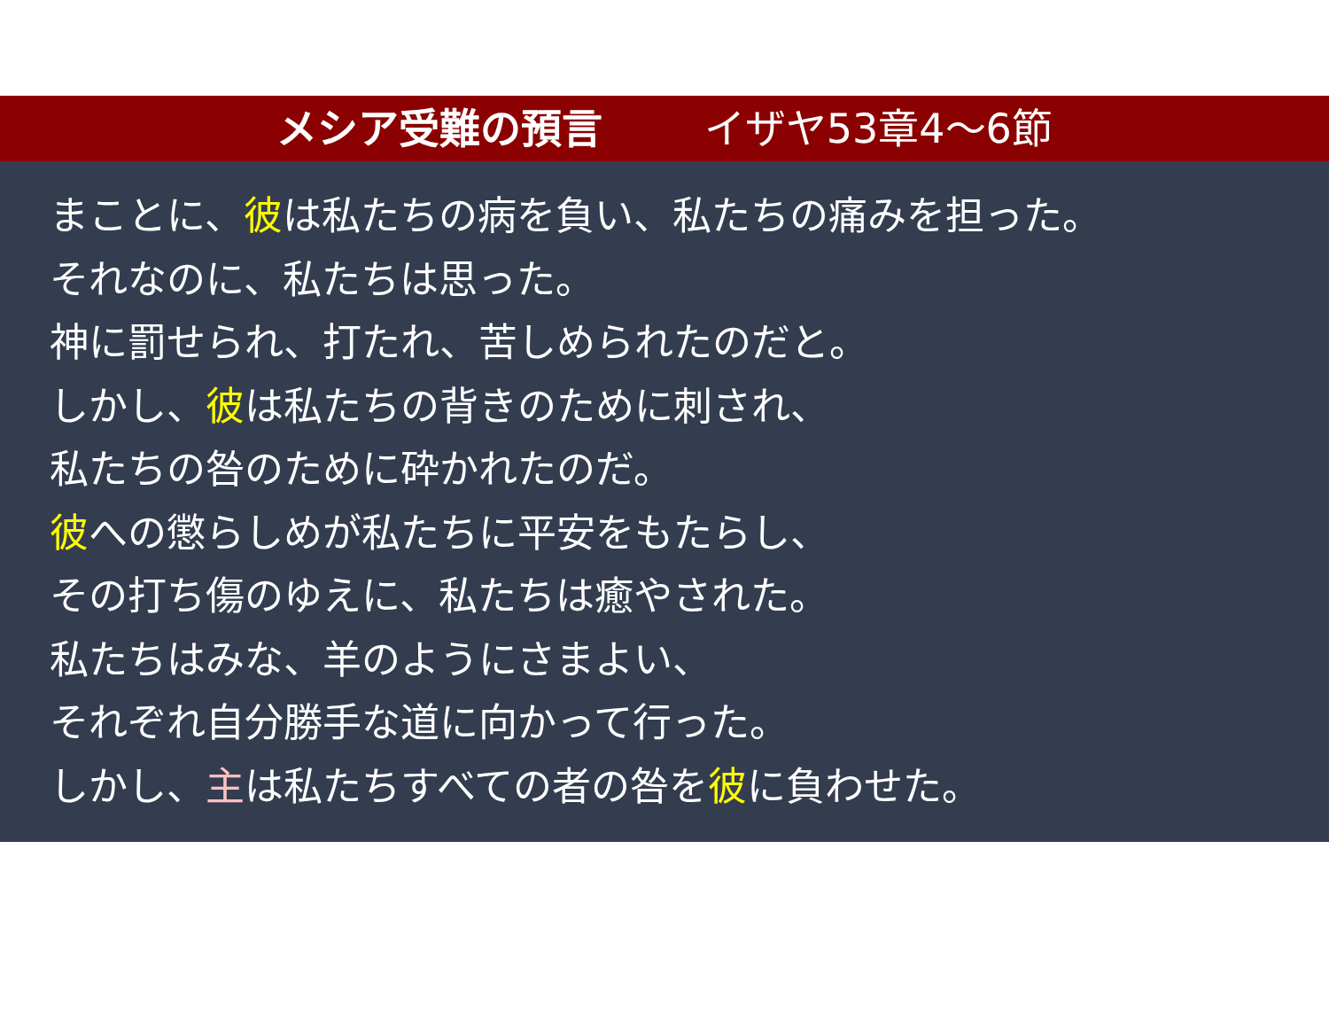メシア受難の預言 イザヤ53章4～6節
まことに、彼は私たちの病を負い、私たちの痛みを担った。
それなのに、私たちは思った。
神に罰せられ、打たれ、苦しめられたのだと。
しかし、彼は私たちの背きのために刺され、
私たちの咎のために砕かれたのだ。
彼への懲らしめが私たちに平安をもたらし、
その打ち傷のゆえに、私たちは癒やされた。
私たちはみな、羊のようにさまよい、
それぞれ自分勝手な道に向かって行った。
しかし、主は私たちすべての者の咎を彼に負わせた。